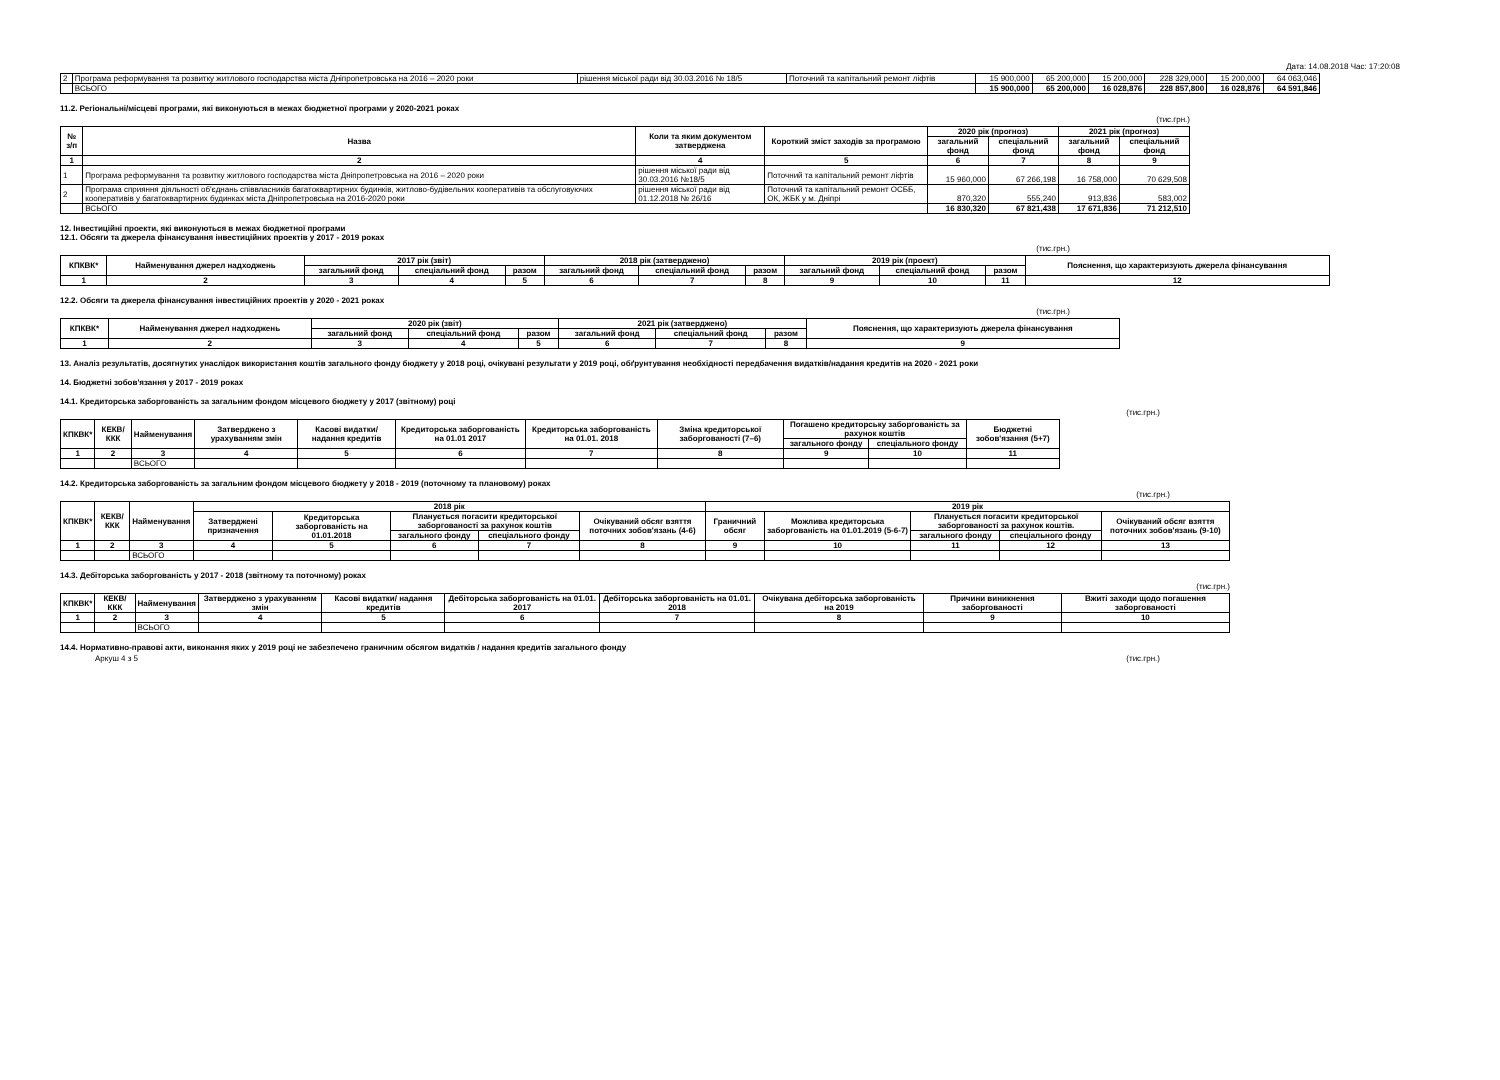Дата: 14.08.2018 Час: 17:20:08
| 2 | Програма реформування та розвитку житлового господарства міста Дніпропетровська на 2016 – 2020 роки | рішення міської ради від 30.03.2016 № 18/5 | Поточний та капітальний ремонт ліфтів | 15 900,000 | 65 200,000 | 15 200,000 | 228 329,000 | 15 200,000 | 64 063,046 |
| | ВСЬОГО | | | 15 900,000 | 65 200,000 | 16 028,876 | 228 857,800 | 16 028,876 | 64 591,846 |
11.2. Регіональні/місцеві програми, які виконуються в межах бюджетної програми у 2020-2021 роках
(тис.грн.)
| № з/п | Назва | Коли та яким документом затверджена | Короткий зміст заходів за програмою | 2020 рік (прогноз) | | 2021 рік (прогноз) | |
| --- | --- | --- | --- | --- | --- | --- | --- |
| | | | | загальний фонд | спеціальний фонд | загальний фонд | спеціальний фонд |
| 1 | 2 | 4 | 5 | 6 | 7 | 8 | 9 |
| 1 | Програма реформування та розвитку житлового господарства міста Дніпропетровська на 2016 – 2020 роки | рішення міської ради від 30.03.2016 №18/5 | Поточний та капітальний ремонт ліфтів | 15 960,000 | 67 266,198 | 16 758,000 | 70 629,508 |
| 2 | Програма сприяння діяльності об'єднань співвласників багатоквартирних будинків, житлово-будівельних кооперативів та обслуговуючих кооперативів у багатоквартирних будинках міста Дніпропетровська на 2016-2020 роки | рішення міської ради від 01.12.2018 № 26/16 | Поточний та капітальний ремонт ОСББ, ОК, ЖБК у м. Дніпрі | 870,320 | 555,240 | 913,836 | 583,002 |
| | ВСЬОГО | | | 16 830,320 | 67 821,438 | 17 671,836 | 71 212,510 |
12. Інвестиційні проекти, які виконуються в межах бюджетної програми
12.1. Обсяги та джерела фінансування інвестиційних проектів у 2017 - 2019 роках
(тис.грн.)
| КПКВК* | Найменування джерел надходжень | 2017 рік (звіт) | | | 2018 рік (затверджено) | | | 2019 рік (проект) | | | Пояснення, що характеризують джерела фінансування |
| --- | --- | --- | --- | --- | --- | --- | --- | --- | --- | --- | --- |
| | | загальний фонд | спеціальний фонд | разом | загальний фонд | спеціальний фонд | разом | загальний фонд | спеціальний фонд | разом | |
| 1 | 2 | 3 | 4 | 5 | 6 | 7 | 8 | 9 | 10 | 11 | 12 |
12.2. Обсяги та джерела фінансування інвестиційних проектів у 2020 - 2021 роках
(тис.грн.)
| КПКВК* | Найменування джерел надходжень | 2020 рік (звіт) | | | 2021 рік (затверджено) | | | Пояснення, що характеризують джерела фінансування |
| --- | --- | --- | --- | --- | --- | --- | --- | --- |
| | | загальний фонд | спеціальний фонд | разом | загальний фонд | спеціальний фонд | разом | |
| 1 | 2 | 3 | 4 | 5 | 6 | 7 | 8 | 9 |
13. Аналіз результатів, досягнутих унаслідок використання коштів загального фонду бюджету у 2018 році, очікувані результати у 2019 році, обґрунтування необхідності передбачення видатків/надання кредитів на 2020 - 2021 роки
14. Бюджетні зобов'язання у 2017 - 2019 роках
14.1. Кредиторська заборгованість за загальним фондом місцевого бюджету у 2017 (звітному) році
(тис.грн.)
| КПКВК* | КЕКВ/ККК | Найменування | Затверджено з урахуванням змін | Касові видатки/ надання кредитів | Кредиторська заборгованість на 01.01 2017 | Кредиторська заборгованість на 01.01. 2018 | Зміна кредиторської заборгованості (7–6) | Погашено кредиторську заборгованість за рахунок коштів | | Бюджетні зобов'язання (5+7) |
| --- | --- | --- | --- | --- | --- | --- | --- | --- | --- | --- |
| | | | | | | | | загального фонду | спеціального фонду | |
| 1 | 2 | 3 | 4 | 5 | 6 | 7 | 8 | 9 | 10 | 11 |
| | | ВСЬОГО | | | | | | | | |
14.2. Кредиторська заборгованість за загальним фондом місцевого бюджету у 2018 - 2019 (поточному та плановому) роках
(тис.грн.)
| КПКВК* | КЕКВ/ККК | Найменування | 2018 рік | | | | | 2019 рік | | | | |
| --- | --- | --- | --- | --- | --- | --- | --- | --- | --- | --- | --- | --- |
| | | | Затверджені призначення | Кредиторська заборгованість на 01.01.2018 | Планується погасити кредиторської заборгованості за рахунок коштів | | Очікуваний обсяг взяття поточних зобов'язань (4-6) | Граничний обсяг | Можлива кредиторська заборгованість на 01.01.2019 (5-6-7) | Планується погасити кредиторської заборгованості за рахунок коштів. | | Очікуваний обсяг взяття поточних зобов'язань (9-10) |
| | | | | | загального фонду | спеціального фонду | | | | загального фонду | спеціального фонду | |
| 1 | 2 | 3 | 4 | 5 | 6 | 7 | 8 | 9 | 10 | 11 | 12 | 13 |
| | | ВСЬОГО | | | | | | | | | | |
14.3. Дебіторська заборгованість у 2017 - 2018 (звітному та поточному) роках
(тис.грн.)
| КПКВК* | КЕКВ/ККК | Найменування | Затверджено з урахуванням змін | Касові видатки/ надання кредитів | Дебіторська заборгованість на 01.01. 2017 | Дебіторська заборгованість на 01.01. 2018 | Очікувана дебіторська заборгованість на 2019 | Причини виникнення заборгованості | Вжиті заходи щодо погашення заборгованості |
| --- | --- | --- | --- | --- | --- | --- | --- | --- | --- |
| 1 | 2 | 3 | 4 | 5 | 6 | 7 | 8 | 9 | 10 |
| | | ВСЬОГО | | | | | | | |
14.4. Нормативно-правові акти, виконання яких у 2019 році не забезпечено граничним обсягом видатків / надання кредитів загального фонду
Аркуш 4 з 5 (тис.грн.)